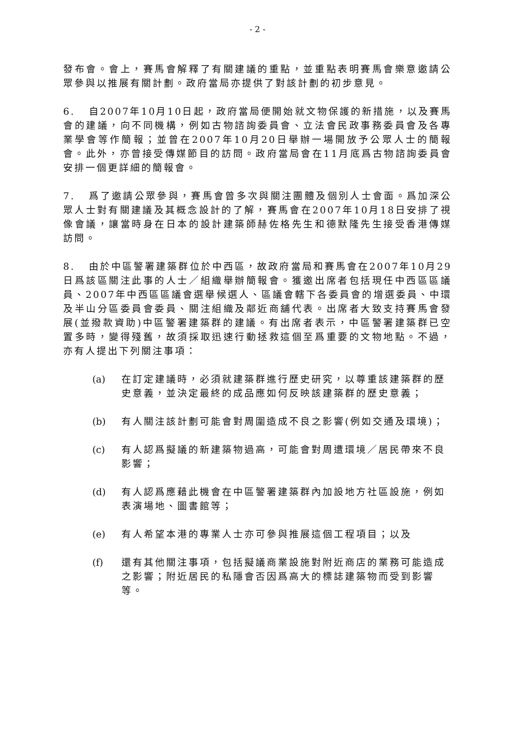- 2 -
發布會。會上，賽馬會解釋了有關建議的重點，並重點表明賽馬會樂意邀請公眾參與以推展有關計劃。政府當局亦提供了對該計劃的初步意見。
6. 自2007年10月10日起，政府當局便開始就文物保護的新措施，以及賽馬會的建議，向不同機構，例如古物諮詢委員會、立法會民政事務委員會及各專業學會等作簡報；並曾在2007年10月20日舉辦一場開放予公眾人士的簡報會。此外，亦曾接受傳媒節目的訪問。政府當局會在11月底爲古物諮詢委員會安排一個更詳細的簡報會。
7. 爲了邀請公眾參與，賽馬會曾多次與關注團體及個別人士會面。爲加深公眾人士對有關建議及其概念設計的了解，賽馬會在2007年10月18日安排了視像會議，讓當時身在日本的設計建築師赫佐格先生和德默隆先生接受香港傳媒訪問。
8. 由於中區警署建築群位於中西區，故政府當局和賽馬會在2007年10月29日爲該區關注此事的人士／組織舉辦簡報會。獲邀出席者包括現任中西區區議員、2007年中西區區議會選舉候選人、區議會轄下各委員會的增選委員、中環及半山分區委員會委員、關注組織及鄰近商舖代表。出席者大致支持賽馬會發展(並撥款資助)中區警署建築群的建議。有出席者表示，中區警署建築群已空置多時，變得殘舊，故須採取迅速行動拯救這個至爲重要的文物地點。不過，亦有人提出下列關注事項：
(a) 在訂定建議時，必須就建築群進行歷史研究，以尊重該建築群的歷史意義，並決定最終的成品應如何反映該建築群的歷史意義；
(b) 有人關注該計劃可能會對周圍造成不良之影響(例如交通及環境)；
(c) 有人認爲擬議的新建築物過高，可能會對周遭環境／居民帶來不良影響；
(d) 有人認爲應藉此機會在中區警署建築群內加設地方社區設施，例如表演場地、圖書館等；
(e) 有人希望本港的專業人士亦可參與推展這個工程項目；以及
(f) 還有其他關注事項，包括擬議商業設施對附近商店的業務可能造成之影響；附近居民的私隱會否因爲高大的標誌建築物而受到影響等。